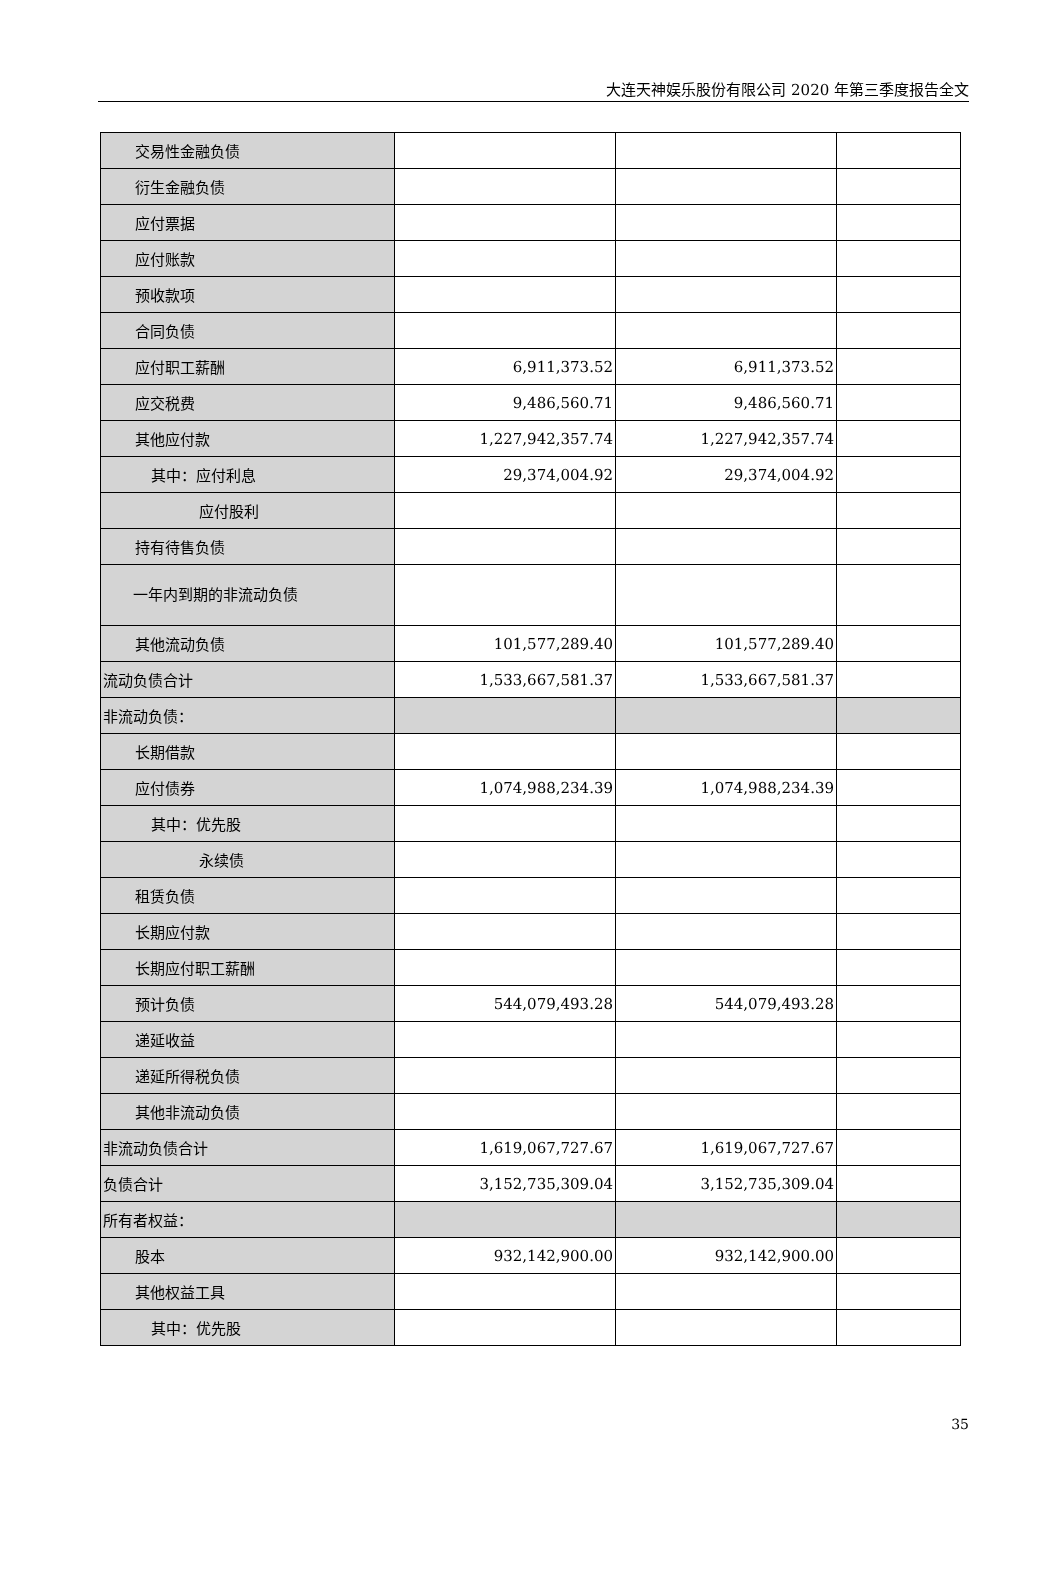大连天神娱乐股份有限公司 2020 年第三季度报告全文
| 交易性金融负债 | | | |
| 衍生金融负债 | | | |
| 应付票据 | | | |
| 应付账款 | | | |
| 预收款项 | | | |
| 合同负债 | | | |
| 应付职工薪酬 | 6,911,373.52 | 6,911,373.52 | |
| 应交税费 | 9,486,560.71 | 9,486,560.71 | |
| 其他应付款 | 1,227,942,357.74 | 1,227,942,357.74 | |
| 其中：应付利息 | 29,374,004.92 | 29,374,004.92 | |
| 应付股利 | | | |
| 持有待售负债 | | | |
| 一年内到期的非流动负债 | | | |
| 其他流动负债 | 101,577,289.40 | 101,577,289.40 | |
| 流动负债合计 | 1,533,667,581.37 | 1,533,667,581.37 | |
| 非流动负债： | | | |
| 长期借款 | | | |
| 应付债券 | 1,074,988,234.39 | 1,074,988,234.39 | |
| 其中：优先股 | | | |
| 永续债 | | | |
| 租赁负债 | | | |
| 长期应付款 | | | |
| 长期应付职工薪酬 | | | |
| 预计负债 | 544,079,493.28 | 544,079,493.28 | |
| 递延收益 | | | |
| 递延所得税负债 | | | |
| 其他非流动负债 | | | |
| 非流动负债合计 | 1,619,067,727.67 | 1,619,067,727.67 | |
| 负债合计 | 3,152,735,309.04 | 3,152,735,309.04 | |
| 所有者权益： | | | |
| 股本 | 932,142,900.00 | 932,142,900.00 | |
| 其他权益工具 | | | |
| 其中：优先股 | | | |
35